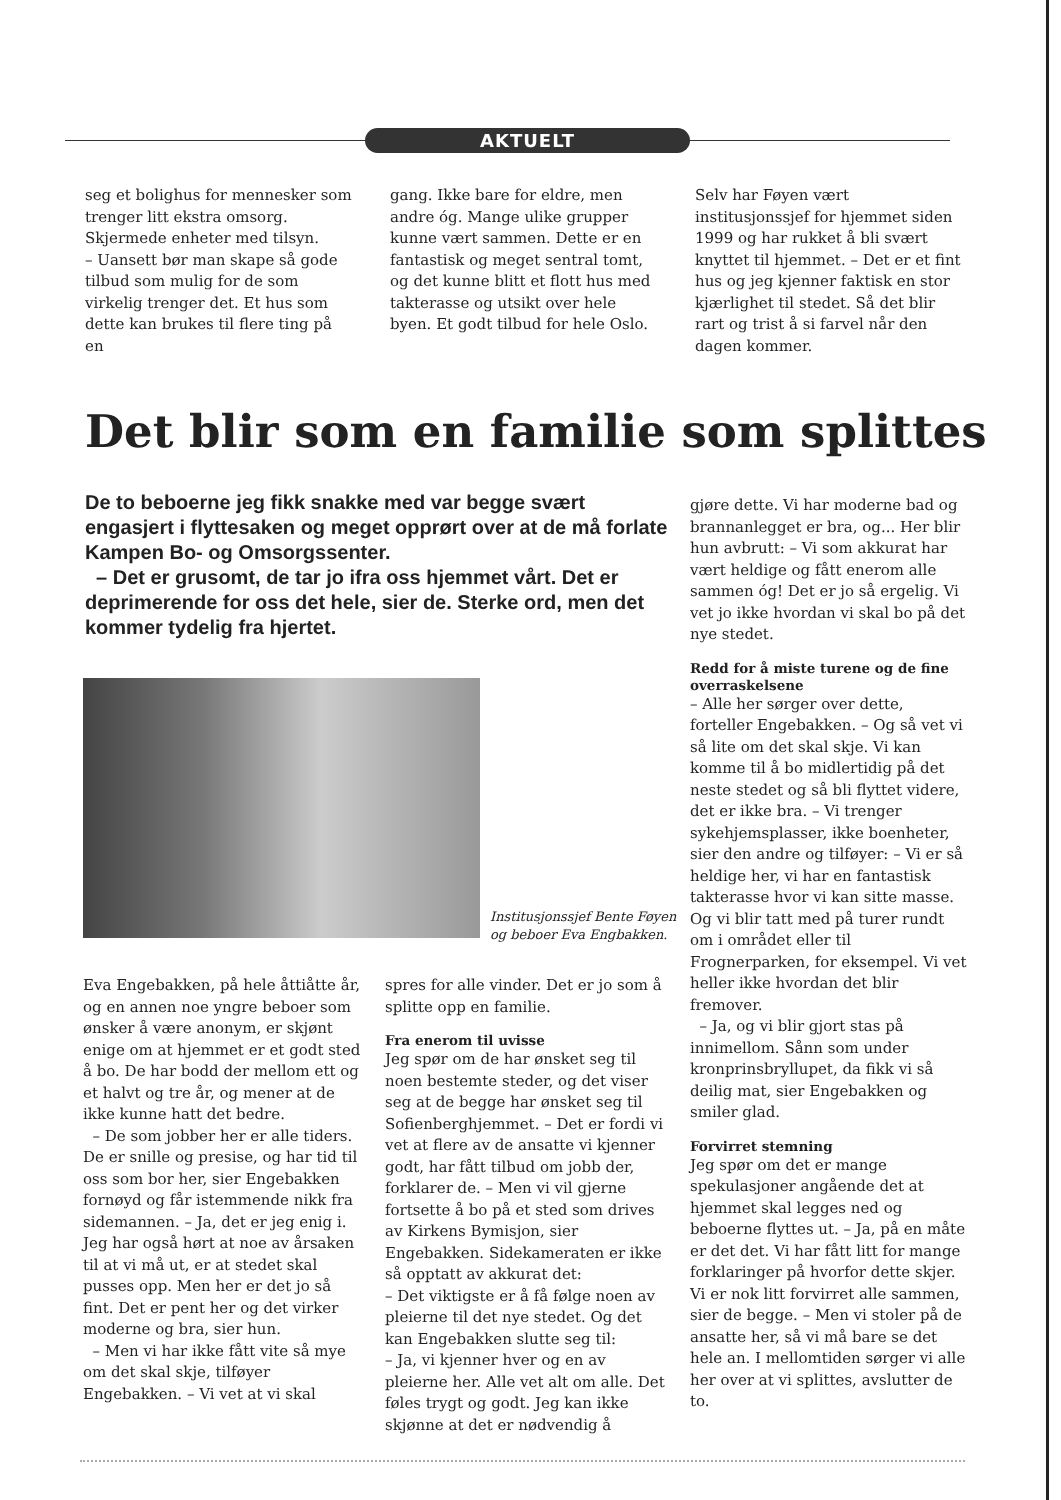AKTUELT
seg et bolighus for mennesker som trenger litt ekstra omsorg. Skjermede enheter med tilsyn.
– Uansett bør man skape så gode tilbud som mulig for de som virkelig trenger det. Et hus som dette kan brukes til flere ting på en
gang. Ikke bare for eldre, men andre óg. Mange ulike grupper kunne vært sammen. Dette er en fantastisk og meget sentral tomt, og det kunne blitt et flott hus med takterasse og utsikt over hele byen. Et godt tilbud for hele Oslo.
Selv har Føyen vært institusjonssjef for hjemmet siden 1999 og har rukket å bli svært knyttet til hjemmet. – Det er et fint hus og jeg kjenner faktisk en stor kjærlighet til stedet. Så det blir rart og trist å si farvel når den dagen kommer.
Det blir som en familie som splittes
De to beboerne jeg fikk snakke med var begge svært engasjert i flyttesaken og meget opprørt over at de må forlate Kampen Bo- og Omsorgssenter.
– Det er grusomt, de tar jo ifra oss hjemmet vårt. Det er deprimerende for oss det hele, sier de. Sterke ord, men det kommer tydelig fra hjertet.
Institusjonssjef Bente Føyen og beboer Eva Engbakken.
Eva Engebakken, på hele åttiåtte år, og en annen noe yngre beboer som ønsker å være anonym, er skjønt enige om at hjemmet er et godt sted å bo. De har bodd der mellom ett og et halvt og tre år, og mener at de ikke kunne hatt det bedre.
– De som jobber her er alle tiders. De er snille og presise, og har tid til oss som bor her, sier Engebakken fornøyd og får istemmende nikk fra sidemannen. – Ja, det er jeg enig i. Jeg har også hørt at noe av årsaken til at vi må ut, er at stedet skal pusses opp. Men her er det jo så fint. Det er pent her og det virker moderne og bra, sier hun.
– Men vi har ikke fått vite så mye om det skal skje, tilføyer Engebakken. – Vi vet at vi skal
spres for alle vinder. Det er jo som å splitte opp en familie.
Fra enerom til uvisse
Jeg spør om de har ønsket seg til noen bestemte steder, og det viser seg at de begge har ønsket seg til Sofienberghjemmet. – Det er fordi vi vet at flere av de ansatte vi kjenner godt, har fått tilbud om jobb der, forklarer de. – Men vi vil gjerne fortsette å bo på et sted som drives av Kirkens Bymisjon, sier Engebakken. Sidekameraten er ikke så opptatt av akkurat det:
– Det viktigste er å få følge noen av pleierne til det nye stedet. Og det kan Engebakken slutte seg til:
– Ja, vi kjenner hver og en av pleierne her. Alle vet alt om alle. Det føles trygt og godt. Jeg kan ikke skjønne at det er nødvendig å
gjøre dette. Vi har moderne bad og brannanlegget er bra, og... Her blir hun avbrutt: – Vi som akkurat har vært heldige og fått enerom alle sammen óg! Det er jo så ergelig. Vi vet jo ikke hvordan vi skal bo på det nye stedet.
Redd for å miste turene og de fine overraskelsene
– Alle her sørger over dette, forteller Engebakken. – Og så vet vi så lite om det skal skje. Vi kan komme til å bo midlertidig på det neste stedet og så bli flyttet videre, det er ikke bra. – Vi trenger sykehjemsplasser, ikke boenheter, sier den andre og tilføyer: – Vi er så heldige her, vi har en fantastisk takterasse hvor vi kan sitte masse. Og vi blir tatt med på turer rundt om i området eller til Frognerparken, for eksempel. Vi vet heller ikke hvordan det blir fremover.
– Ja, og vi blir gjort stas på innimellom. Sånn som under kronprinsbryllupet, da fikk vi så deilig mat, sier Engebakken og smiler glad.
Forvirret stemning
Jeg spør om det er mange spekulasjoner angående det at hjemmet skal legges ned og beboerne flyttes ut. – Ja, på en måte er det det. Vi har fått litt for mange forklaringer på hvorfor dette skjer. Vi er nok litt forvirret alle sammen, sier de begge. – Men vi stoler på de ansatte her, så vi må bare se det hele an. I mellomtiden sørger vi alle her over at vi splittes, avslutter de to.